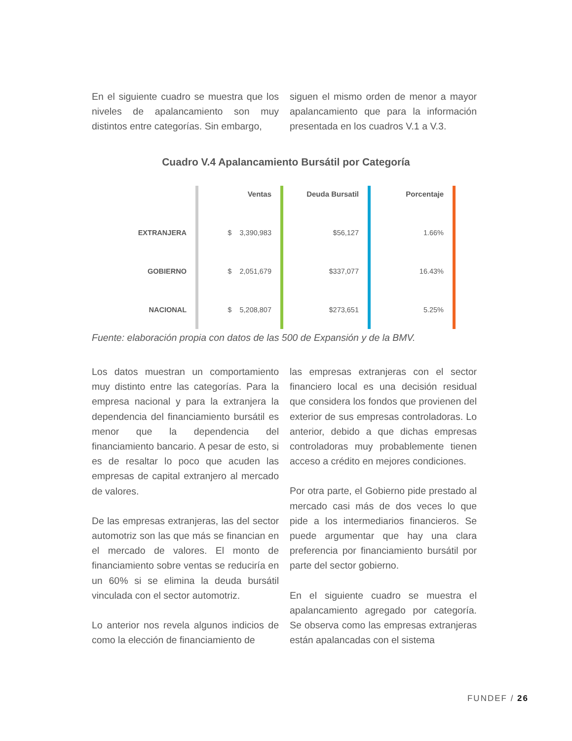En el siguiente cuadro se muestra que los niveles de apalancamiento son muy distintos entre categorías. Sin embargo,
siguen el mismo orden de menor a mayor apalancamiento que para la información presentada en los cuadros V.1 a V.3.
Cuadro V.4 Apalancamiento Bursátil por Categoría
| | Ventas | Deuda Bursatil | Porcentaje | |
| --- | --- | --- | --- | --- |
| EXTRANJERA | $ 3,390,983 | $56,127 | 1.66% | |
| GOBIERNO | $ 2,051,679 | $337,077 | 16.43% | |
| NACIONAL | $ 5,208,807 | $273,651 | 5.25% | |
Fuente: elaboración propia con datos de las 500 de Expansión y de la BMV.
Los datos muestran un comportamiento muy distinto entre las categorías. Para la empresa nacional y para la extranjera la dependencia del financiamiento bursátil es menor que la dependencia del financiamiento bancario. A pesar de esto, si es de resaltar lo poco que acuden las empresas de capital extranjero al mercado de valores.
De las empresas extranjeras, las del sector automotriz son las que más se financian en el mercado de valores. El monto de financiamiento sobre ventas se reduciría en un 60% si se elimina la deuda bursátil vinculada con el sector automotriz.
Lo anterior nos revela algunos indicios de como la elección de financiamiento de
las empresas extranjeras con el sector financiero local es una decisión residual que considera los fondos que provienen del exterior de sus empresas controladoras. Lo anterior, debido a que dichas empresas controladoras muy probablemente tienen acceso a crédito en mejores condiciones.
Por otra parte, el Gobierno pide prestado al mercado casi más de dos veces lo que pide a los intermediarios financieros. Se puede argumentar que hay una clara preferencia por financiamiento bursátil por parte del sector gobierno.
En el siguiente cuadro se muestra el apalancamiento agregado por categoría. Se observa como las empresas extranjeras están apalancadas con el sistema
FUNDEF / 26